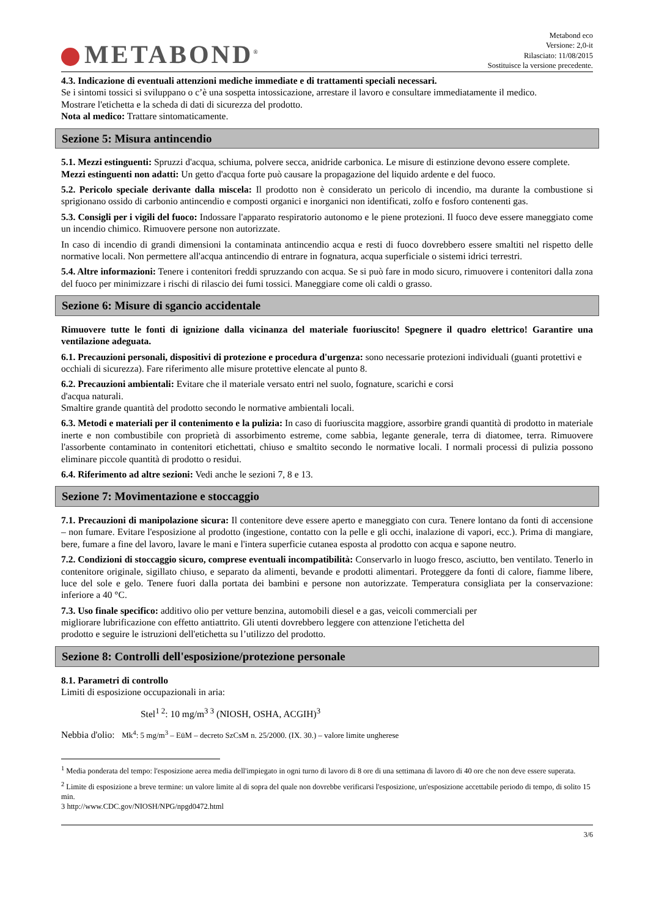METABOND<sup>®</sup>
Metabond eco
Versione: 2,0-it
Rilasciato: 11/08/2015
Sostituisce la versione precedente.
4.3. Indicazione di eventuali attenzioni mediche immediate e di trattamenti speciali necessari.
Se i sintomi tossici si sviluppano o c’è una sospetta intossicazione, arrestare il lavoro e consultare immediatamente il medico.
Mostrare l'etichetta e la scheda di dati di sicurezza del prodotto.
Nota al medico: Trattare sintomaticamente.
Sezione 5: Misura antincendio
5.1. Mezzi estinguenti: Spruzzi d'acqua, schiuma, polvere secca, anidride carbonica. Le misure di estinzione devono essere complete. Mezzi estinguenti non adatti: Un getto d'acqua forte può causare la propagazione del liquido ardente e del fuoco.
5.2. Pericolo speciale derivante dalla miscela: Il prodotto non è considerato un pericolo di incendio, ma durante la combustione si sprigionano ossido di carbonio antincendio e composti organici e inorganici non identificati, zolfo e fosforo contenenti gas.
5.3. Consigli per i vigili del fuoco: Indossare l'apparato respiratorio autonomo e le piene protezioni. Il fuoco deve essere maneggiato come un incendio chimico. Rimuovere persone non autorizzate.
In caso di incendio di grandi dimensioni la contaminata antincendio acqua e resti di fuoco dovrebbero essere smaltiti nel rispetto delle normative locali. Non permettere all'acqua antincendio di entrare in fognatura, acqua superficiale o sistemi idrici terrestri.
5.4. Altre informazioni: Tenere i contenitori freddi spruzzando con acqua. Se si può fare in modo sicuro, rimuovere i contenitori dalla zona del fuoco per minimizzare i rischi di rilascio dei fumi tossici. Maneggiare come oli caldi o grasso.
Sezione 6: Misure di sgancio accidentale
Rimuovere tutte le fonti di ignizione dalla vicinanza del materiale fuoriuscito! Spegnere il quadro elettrico! Garantire una ventilazione adeguata.
6.1. Precauzioni personali, dispositivi di protezione e procedura d'urgenza: sono necessarie protezioni individuali (guanti protettivi e occhiali di sicurezza). Fare riferimento alle misure protettive elencate al punto 8.
6.2. Precauzioni ambientali: Evitare che il materiale versato entri nel suolo, fognature, scarichi e corsi
d'acqua naturali.
Smaltire grande quantità del prodotto secondo le normative ambientali locali.
6.3. Metodi e materiali per il contenimento e la pulizia: In caso di fuoriuscita maggiore, assorbire grandi quantità di prodotto in materiale inerte e non combustibile con proprietà di assorbimento estreme, come sabbia, legante generale, terra di diatomee, terra. Rimuovere l'assorbente contaminato in contenitori etichettati, chiuso e smaltito secondo le normative locali. I normali processi di pulizia possono eliminare piccole quantità di prodotto o residui.
6.4. Riferimento ad altre sezioni: Vedi anche le sezioni 7, 8 e 13.
Sezione 7: Movimentazione e stoccaggio
7.1. Precauzioni di manipolazione sicura: Il contenitore deve essere aperto e maneggiato con cura. Tenere lontano da fonti di accensione – non fumare. Evitare l'esposizione al prodotto (ingestione, contatto con la pelle e gli occhi, inalazione di vapori, ecc.). Prima di mangiare, bere, fumare a fine del lavoro, lavare le mani e l'intera superficie cutanea esposta al prodotto con acqua e sapone neutro.
7.2. Condizioni di stoccaggio sicuro, comprese eventuali incompatibilità: Conservarlo in luogo fresco, asciutto, ben ventilato. Tenerlo in contenitore originale, sigillato chiuso, e separato da alimenti, bevande e prodotti alimentari. Proteggere da fonti di calore, fiamme libere, luce del sole e gelo. Tenere fuori dalla portata dei bambini e persone non autorizzate. Temperatura consigliata per la conservazione: inferiore a 40 °C.
7.3. Uso finale specifico: additivo olio per vetture benzina, automobili diesel e a gas, veicoli commerciali per
migliorare lubrificazione con effetto antiattrito. Gli utenti dovrebbero leggere con attenzione l'etichetta del
prodotto e seguire le istruzioni dell'etichetta su l’utilizzo del prodotto.
Sezione 8: Controlli dell'esposizione/protezione personale
8.1. Parametri di controllo
Limiti di esposizione occupazionali in aria:
Stel<sup>1 2</sup>: 10 mg/m<sup>3 3</sup> (NIOSH, OSHA, ACGIH)<sup>3</sup>
Nebbia d'olio: Mk<sup>4</sup>: 5 mg/m<sup>3</sup> – EüM – decreto SzCsM n. 25/2000. (IX. 30.) – valore limite ungherese
<sup>1</sup> Media ponderata del tempo: l'esposizione aerea media dell'impiegato in ogni turno di lavoro di 8 ore di una settimana di lavoro di 40 ore che non deve essere superata.
<sup>2</sup> Limite di esposizione a breve termine: un valore limite al di sopra del quale non dovrebbe verificarsi l'esposizione, un'esposizione accettabile periodo di tempo, di solito 15 min.
3 http://www.CDC.gov/NIOSH/NPG/npgd0472.html
3/6